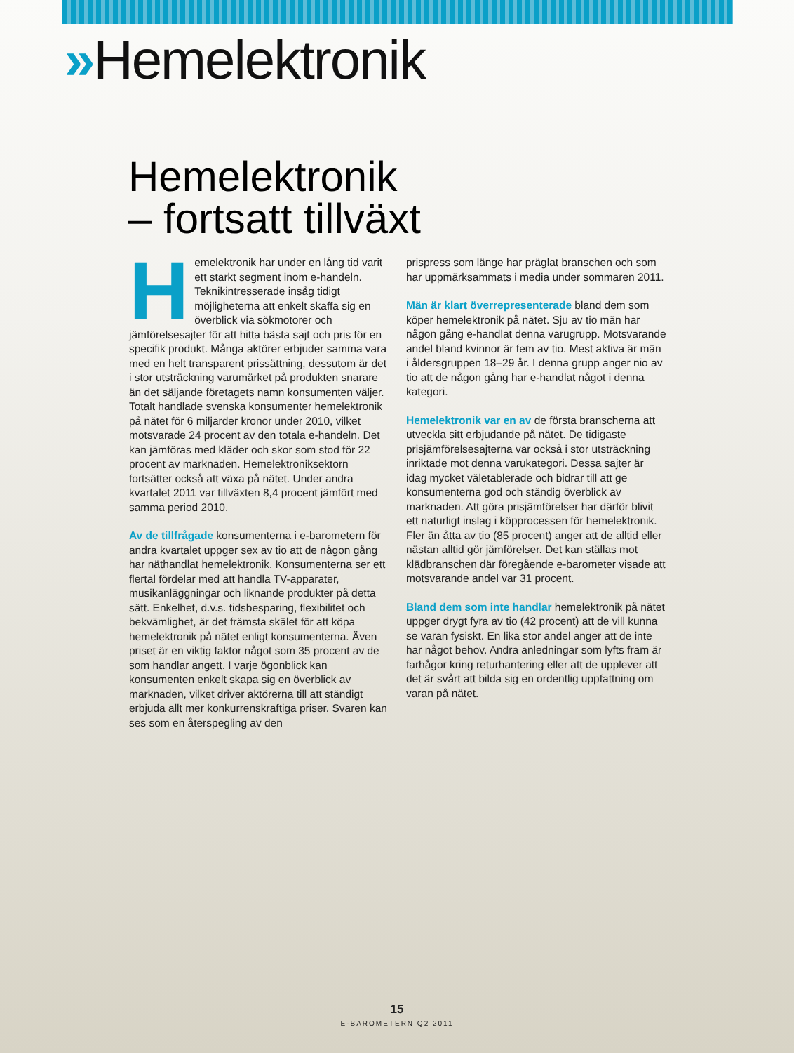»Hemelektronik
Hemelektronik
– fortsatt tillväxt
Hemelektronik har under en lång tid varit ett starkt segment inom e-handeln. Teknikintresserade insåg tidigt möjligheterna att enkelt skaffa sig en överblick via sökmotorer och jämförelsesajter för att hitta bästa sajt och pris för en specifik produkt. Många aktörer erbjuder samma vara med en helt transparent prissättning, dessutom är det i stor utsträckning varumärket på produkten snarare än det säljande företagets namn konsumenten väljer. Totalt handlade svenska konsumenter hemelektronik på nätet för 6 miljarder kronor under 2010, vilket motsvarade 24 procent av den totala e-handeln. Det kan jämföras med kläder och skor som stod för 22 procent av marknaden. Hemelektroniksektorn fortsätter också att växa på nätet. Under andra kvartalet 2011 var tillväxten 8,4 procent jämfört med samma period 2010.
Av de tillfrågade konsumenterna i e-barometern för andra kvartalet uppger sex av tio att de någon gång har näthandlat hemelektronik. Konsumenterna ser ett flertal fördelar med att handla TV-apparater, musikanläggningar och liknande produkter på detta sätt. Enkelhet, d.v.s. tidsbesparing, flexibilitet och bekvämlighet, är det främsta skälet för att köpa hemelektronik på nätet enligt konsumenterna. Även priset är en viktig faktor något som 35 procent av de som handlar angett. I varje ögonblick kan konsumenten enkelt skapa sig en överblick av marknaden, vilket driver aktörerna till att ständigt erbjuda allt mer konkurrenskraftiga priser. Svaren kan ses som en återspegling av den
prispress som länge har präglat branschen och som har uppmärksammats i media under sommaren 2011.
Män är klart överrepresenterade bland dem som köper hemelektronik på nätet. Sju av tio män har någon gång e-handlat denna varugrupp. Motsvarande andel bland kvinnor är fem av tio. Mest aktiva är män i åldersgruppen 18–29 år. I denna grupp anger nio av tio att de någon gång har e-handlat något i denna kategori.
Hemelektronik var en av de första branscherna att utveckla sitt erbjudande på nätet. De tidigaste prisjämförelsesajterna var också i stor utsträckning inriktade mot denna varukategori. Dessa sajter är idag mycket väletablerade och bidrar till att ge konsumenterna god och ständig överblick av marknaden. Att göra prisjämförelser har därför blivit ett naturligt inslag i köpprocessen för hemelektronik. Fler än åtta av tio (85 procent) anger att de alltid eller nästan alltid gör jämförelser. Det kan ställas mot klädbranschen där föregående e-barometer visade att motsvarande andel var 31 procent.
Bland dem som inte handlar hemelektronik på nätet uppger drygt fyra av tio (42 procent) att de vill kunna se varan fysiskt. En lika stor andel anger att de inte har något behov. Andra anledningar som lyfts fram är farhågor kring returhantering eller att de upplever att det är svårt att bilda sig en ordentlig uppfattning om varan på nätet.
15
E-BAROMETERN Q2 2011